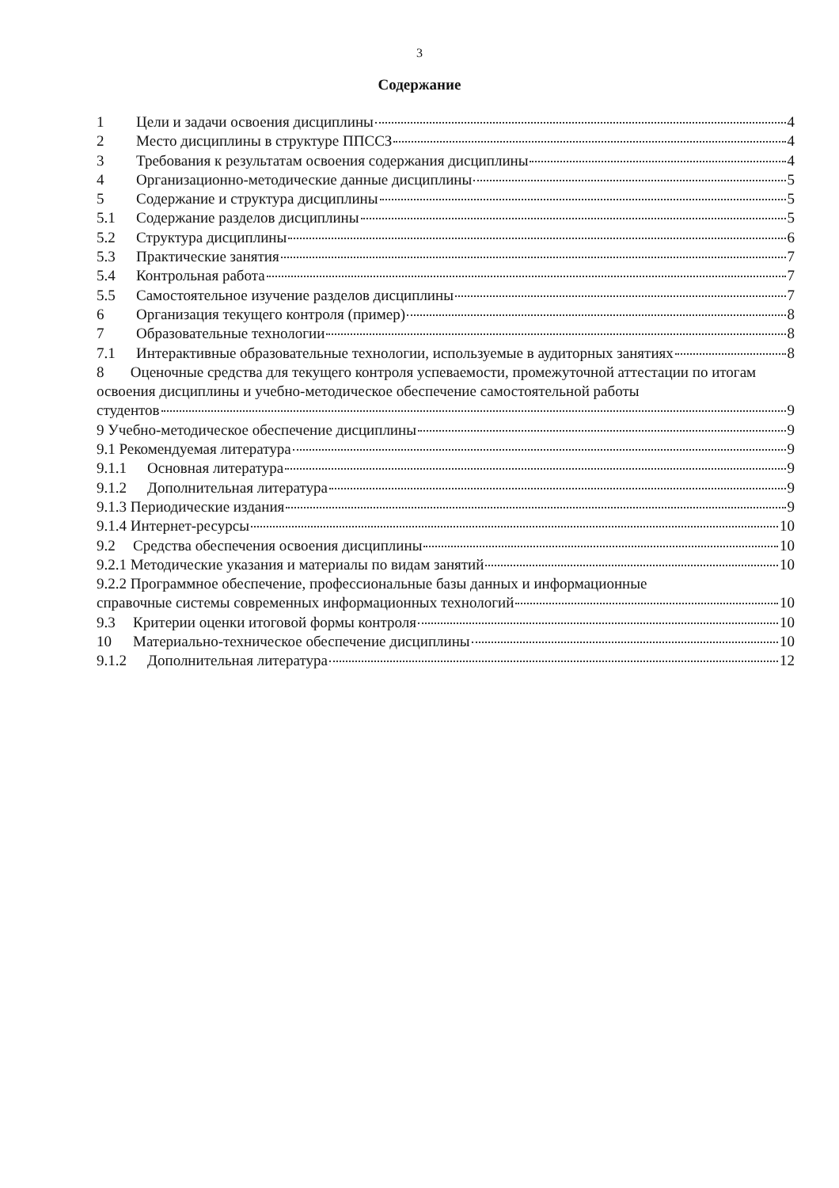3
Содержание
1 Цели и задачи освоения дисциплины 4
2 Место дисциплины в структуре ППССЗ 4
3 Требования к результатам освоения содержания дисциплины 4
4 Организационно-методические данные дисциплины 5
5 Содержание и структура дисциплины 5
5.1 Содержание разделов дисциплины 5
5.2 Структура дисциплины 6
5.3 Практические занятия 7
5.4 Контрольная работа 7
5.5 Самостоятельное изучение разделов дисциплины 7
6 Организация текущего контроля (пример) 8
7 Образовательные технологии 8
7.1 Интерактивные образовательные технологии, используемые в аудиторных занятиях 8
8 Оценочные средства для текущего контроля успеваемости, промежуточной аттестации по итогам освоения дисциплины и учебно-методическое обеспечение самостоятельной работы
студентов 9
9 Учебно-методическое обеспечение дисциплины 9
9.1 Рекомендуемая литература 9
9.1.1 Основная литература 9
9.1.2 Дополнительная литература 9
9.1.3 Периодические издания 9
9.1.4 Интернет-ресурсы 10
9.2 Средства обеспечения освоения дисциплины 10
9.2.1 Методические указания и материалы по видам занятий 10
9.2.2 Программное обеспечение, профессиональные базы данных и информационные
справочные системы современных информационных технологий 10
9.3 Критерии оценки итоговой формы контроля 10
10 Материально-техническое обеспечение дисциплины 10
9.1.2 Дополнительная литература 12